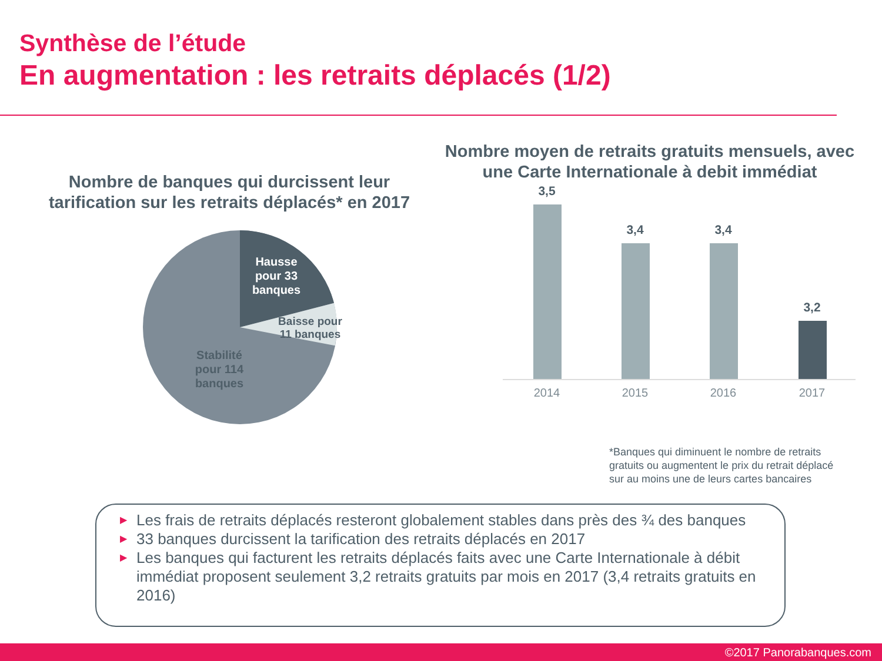Synthèse de l’étude
En augmentation : les retraits déplacés (1/2)
Nombre de banques qui durcissent leur tarification sur les retraits déplacés* en 2017
Hausse pour 33 banques
Baisse pour 11 banques
Stabilité pour 114 banques
Nombre moyen de retraits gratuits mensuels, avec une Carte Internationale à debit immédiat
3,5
3,4 3,4
3,2
2014 2015 2016 2017
*Banques qui diminuent le nombre de retraits
gratuits ou augmentent le prix du retrait déplacé
sur au moins une de leurs cartes bancaires
▶ Les frais de retraits déplacés resteront globalement stables dans près des ¾ des banques
▶ 33 banques durcissent la tarification des retraits déplacés en 2017
▶ Les banques qui facturent les retraits déplacés faits avec une Carte Internationale à débit immédiat proposent seulement 3,2 retraits gratuits par mois en 2017 (3,4 retraits gratuits en 2016)
©2017 Panorabanques.com